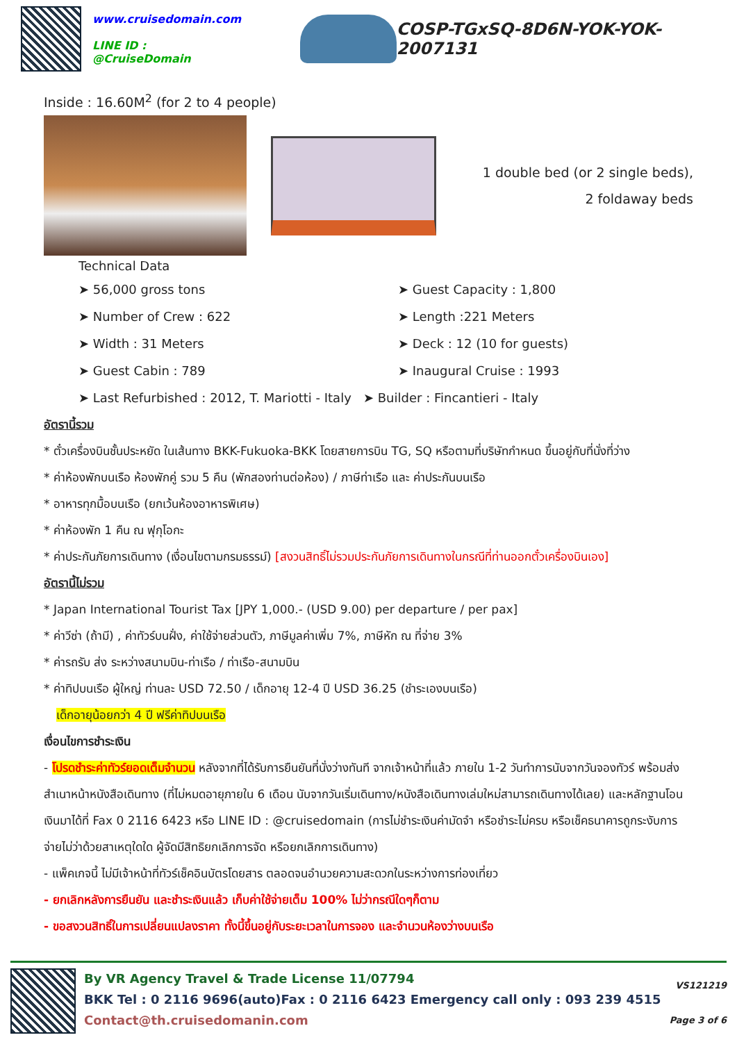www.cruisedomain.com
LINE ID : @CruiseDomain
COSP-TGxSQ-8D6N-YOK-YOK-2007131
Inside : 16.60M<sup>2</sup> (for 2 to 4 people)
1 double bed (or 2 single beds),
2 foldaway beds
Technical Data
➤ 56,000 gross tons
➤ Guest Capacity : 1,800
➤ Number of Crew : 622
➤ Length :221 Meters
➤ Width : 31 Meters
➤ Deck : 12 (10 for guests)
➤ Guest Cabin : 789
➤ Inaugural Cruise : 1993
➤ Last Refurbished : 2012, T. Mariotti - Italy ➤ Builder : Fincantieri - Italy
อัตรานี้รวม
* ตั๋วเครื่องบินชั้นประหยัด ในเส้นทาง BKK-Fukuoka-BKK โดยสายการบิน TG, SQ หรือตามที่บริษัทกำหนด ขึ้นอยู่กับที่นั่งที่ว่าง
* ค่าห้องพักบนเรือ ห้องพักคู่ รวม 5 คืน (พักสองท่านต่อห้อง) / ภาษีท่าเรือ และ ค่าประกันบนเรือ
* อาหารทุกมื้อบนเรือ (ยกเว้นห้องอาหารพิเศษ)
* ค่าห้องพัก 1 คืน ณ ฟุกุโอกะ
* ค่าประกันภัยการเดินทาง (เงื่อนไขตามกรมธรรม์) [สงวนสิทธิ์ไม่รวมประกันภัยการเดินทางในกรณีที่ท่านออกตั๋วเครื่องบินเอง]
อัตรานี้ไม่รวม
* Japan International Tourist Tax [JPY 1,000.- (USD 9.00) per departure / per pax]
* ค่าวีซ่า (ถ้ามี) , ค่าทัวร์บนฝั่ง, ค่าใช้จ่ายส่วนตัว, ภาษีมูลค่าเพิ่ม 7%, ภาษีหัก ณ ที่จ่าย 3%
* ค่ารถรับ ส่ง ระหว่างสนามบิน-ท่าเรือ / ท่าเรือ-สนามบิน
* ค่าทิปบนเรือ ผู้ใหญ่ ท่านละ USD 72.50 / เด็กอายุ 12-4 ปี USD 36.25 (ชำระเองบนเรือ)
เด็กอายุน้อยกว่า 4 ปี ฟรีค่าทิปบนเรือ
เงื่อนไขการชำระเงิน
- โปรดชำระค่าทัวร์ยอดเต็มจำนวน หลังจากที่ได้รับการยืนยันที่นั่งว่างทันที จากเจ้าหน้าที่แล้ว ภายใน 1-2 วันทำการนับจากวันจองทัวร์ พร้อมส่งสำเนาหน้าหนังสือเดินทาง (ที่ไม่หมดอายุภายใน 6 เดือน นับจากวันเริ่มเดินทาง/หนังสือเดินทางเล่มใหม่สามารถเดินทางได้เลย) และหลักฐานโอนเงินมาได้ที่ Fax 0 2116 6423 หรือ LINE ID : @cruisedomain (การไม่ชำระเงินค่ามัดจำ หรือชำระไม่ครบ หรือเช็คธนาคารถูกระงับการจ่ายไม่ว่าด้วยสาเหตุใดใด ผู้จัดมีสิทธิยกเลิกการจัด หรือยกเลิกการเดินทาง)
- แพ็คเกจนี้ ไม่มีเจ้าหน้าที่ทัวร์เช็คอินบัตรโดยสาร ตลอดจนอำนวยความสะดวกในระหว่างการท่องเที่ยว
- ยกเลิกหลังการยืนยัน และชำระเงินแล้ว เก็บค่าใช้จ่ายเต็ม 100% ไม่ว่ากรณีใดๆก็ตาม
- ขอสงวนสิทธิ์ในการเปลี่ยนแปลงราคา ทั้งนี้ขึ้นอยู่กับระยะเวลาในการจอง และจำนวนห้องว่างบนเรือ
By VR Agency Travel & Trade License 11/07794
BKK Tel : 0 2116 9696(auto)Fax : 0 2116 6423 Emergency call only : 093 239 4515
Contact@th.cruisedomanin.com
VS121219
Page 3 of 6